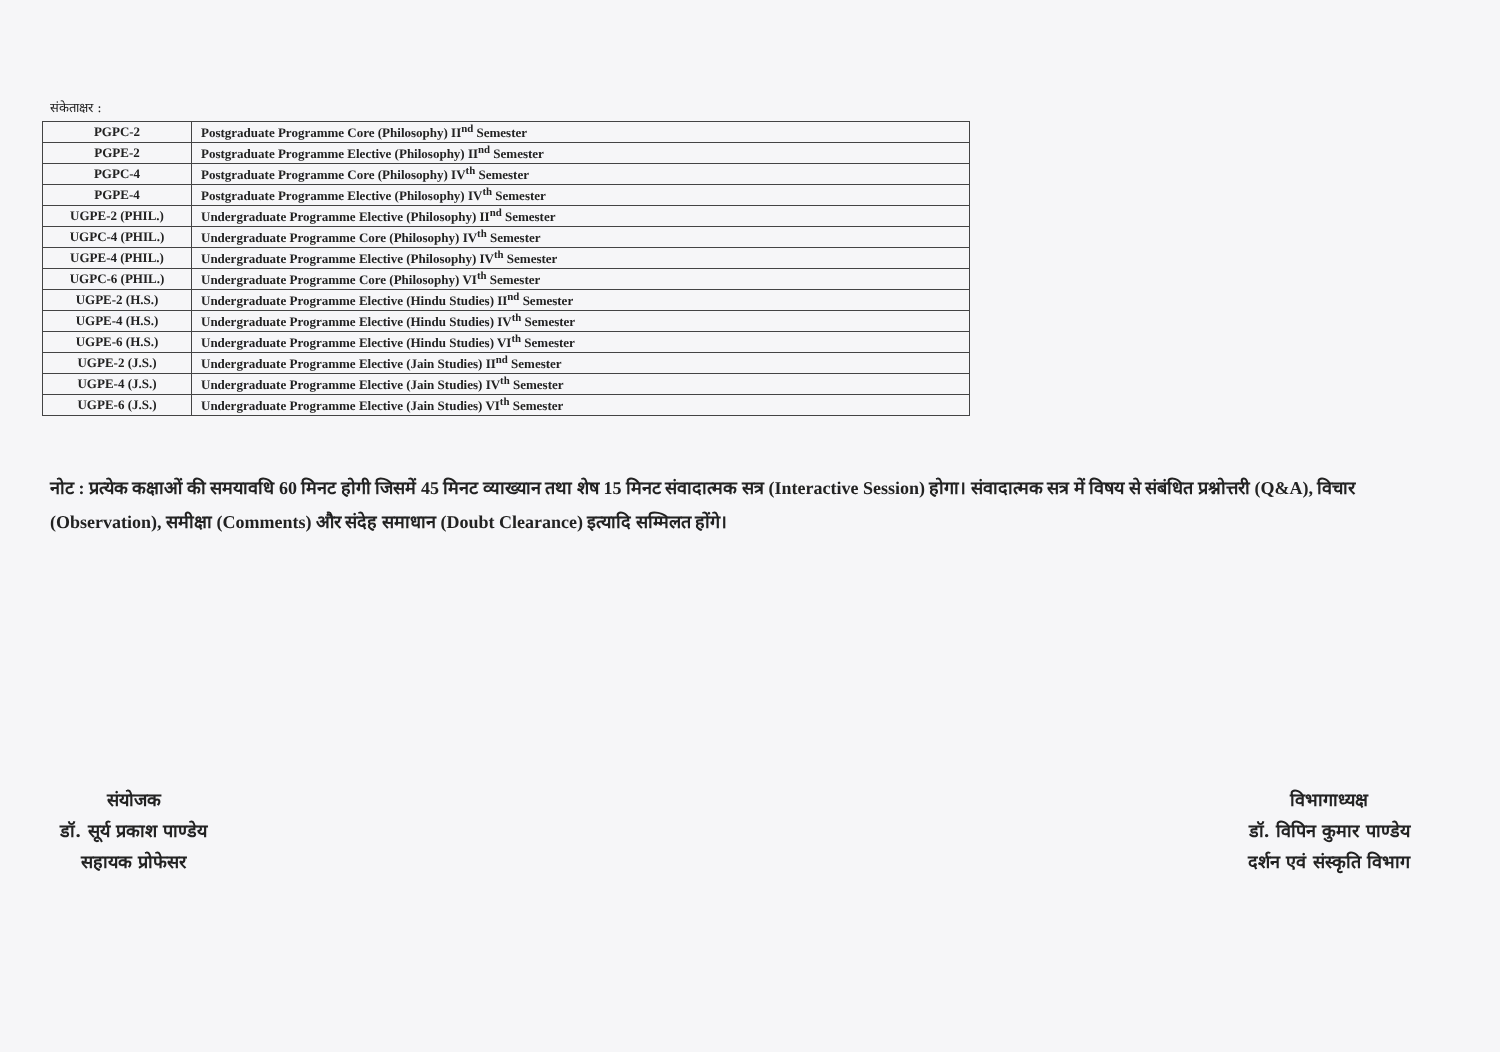संकेताक्षर :
| PGPC-2 | Postgraduate Programme Core (Philosophy) II<sup>nd</sup> Semester |
| PGPE-2 | Postgraduate Programme Elective (Philosophy) II<sup>nd</sup> Semester |
| PGPC-4 | Postgraduate Programme Core (Philosophy) IV<sup>th</sup> Semester |
| PGPE-4 | Postgraduate Programme Elective (Philosophy) IV<sup>th</sup> Semester |
| UGPE-2 (PHIL.) | Undergraduate Programme Elective (Philosophy) II<sup>nd</sup> Semester |
| UGPC-4 (PHIL.) | Undergraduate Programme Core (Philosophy) IV<sup>th</sup> Semester |
| UGPE-4 (PHIL.) | Undergraduate Programme Elective (Philosophy) IV<sup>th</sup> Semester |
| UGPC-6 (PHIL.) | Undergraduate Programme Core (Philosophy) VI<sup>th</sup> Semester |
| UGPE-2 (H.S.) | Undergraduate Programme Elective (Hindu Studies) II<sup>nd</sup> Semester |
| UGPE-4 (H.S.) | Undergraduate Programme Elective (Hindu Studies) IV<sup>th</sup> Semester |
| UGPE-6 (H.S.) | Undergraduate Programme Elective (Hindu Studies) VI<sup>th</sup> Semester |
| UGPE-2 (J.S.) | Undergraduate Programme Elective (Jain Studies) II<sup>nd</sup> Semester |
| UGPE-4 (J.S.) | Undergraduate Programme Elective (Jain Studies) IV<sup>th</sup> Semester |
| UGPE-6 (J.S.) | Undergraduate Programme Elective (Jain Studies) VI<sup>th</sup> Semester |
नोट : प्रत्येक कक्षाओं की समयावधि 60 मिनट होगी जिसमें 45 मिनट व्याख्यान तथा शेष 15 मिनट संवादात्मक सत्र (Interactive Session) होगा। संवादात्मक सत्र में विषय से संबंधित प्रश्नोत्तरी (Q&A), विचार (Observation), समीक्षा (Comments) और संदेह समाधान (Doubt Clearance) इत्यादि सम्मिलत होंगे।
संयोजक
डॉ. सूर्य प्रकाश पाण्डेय
सहायक प्रोफेसर
विभागाध्यक्ष
डॉ. विपिन कुमार पाण्डेय
दर्शन एवं संस्कृति विभाग